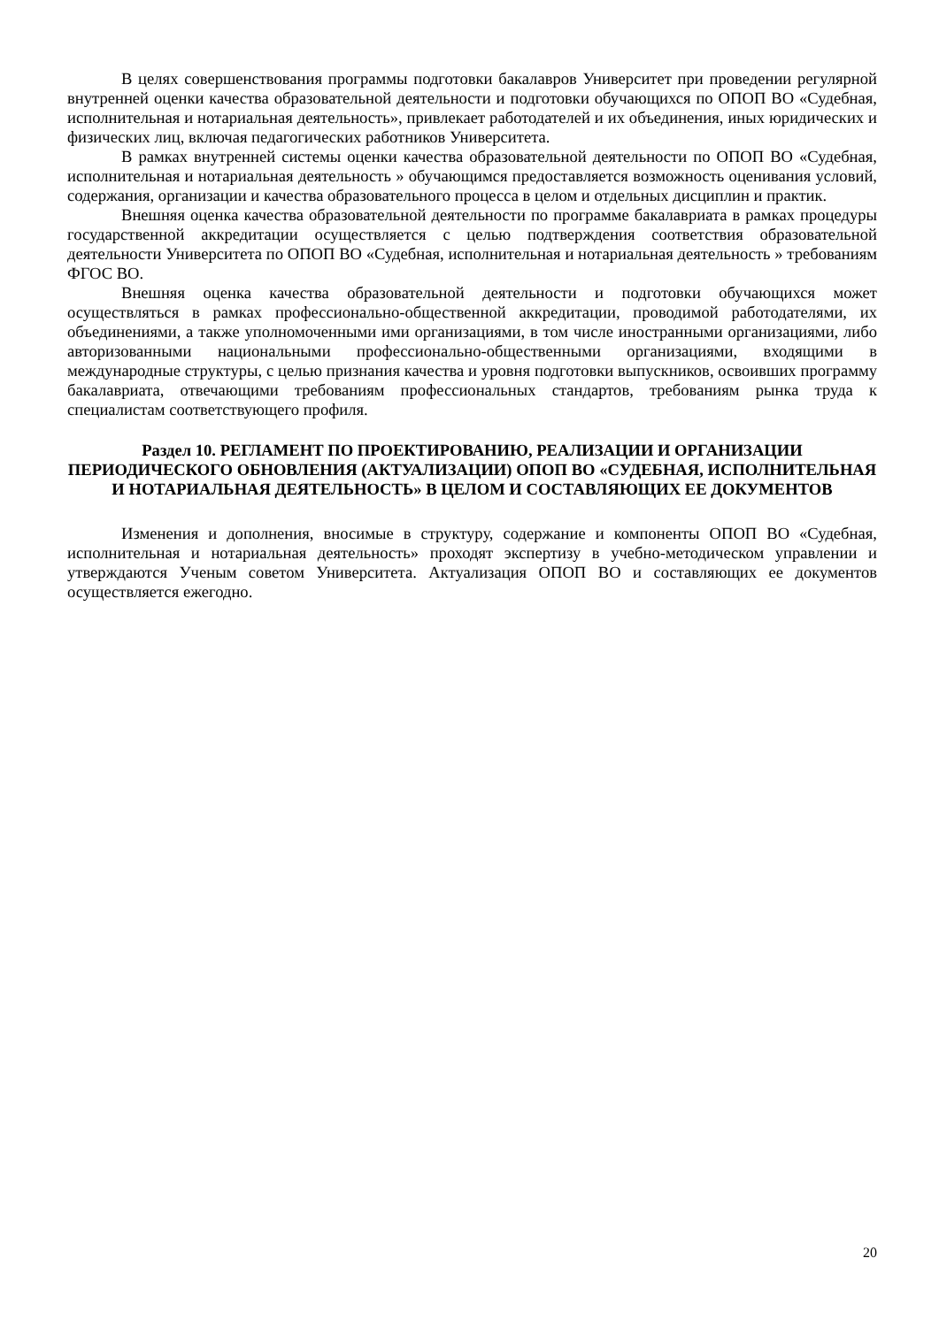В целях совершенствования программы подготовки бакалавров Университет при проведении регулярной внутренней оценки качества образовательной деятельности и подготовки обучающихся по ОПОП ВО «Судебная, исполнительная и нотариальная деятельность», привлекает работодателей и их объединения, иных юридических и физических лиц, включая педагогических работников Университета.
В рамках внутренней системы оценки качества образовательной деятельности по ОПОП ВО «Судебная, исполнительная и нотариальная деятельность » обучающимся предоставляется возможность оценивания условий, содержания, организации и качества образовательного процесса в целом и отдельных дисциплин и практик.
Внешняя оценка качества образовательной деятельности по программе бакалавриата в рамках процедуры государственной аккредитации осуществляется с целью подтверждения соответствия образовательной деятельности Университета по ОПОП ВО «Судебная, исполнительная и нотариальная деятельность » требованиям ФГОС ВО.
Внешняя оценка качества образовательной деятельности и подготовки обучающихся может осуществляться в рамках профессионально-общественной аккредитации, проводимой работодателями, их объединениями, а также уполномоченными ими организациями, в том числе иностранными организациями, либо авторизованными национальными профессионально-общественными организациями, входящими в международные структуры, с целью признания качества и уровня подготовки выпускников, освоивших программу бакалавриата, отвечающими требованиям профессиональных стандартов, требованиям рынка труда к специалистам соответствующего профиля.
Раздел 10. РЕГЛАМЕНТ ПО ПРОЕКТИРОВАНИЮ, РЕАЛИЗАЦИИ И ОРГАНИЗАЦИИ ПЕРИОДИЧЕСКОГО ОБНОВЛЕНИЯ (АКТУАЛИЗАЦИИ) ОПОП ВО «СУДЕБНАЯ, ИСПОЛНИТЕЛЬНАЯ И НОТАРИАЛЬНАЯ ДЕЯТЕЛЬНОСТЬ» В ЦЕЛОМ И СОСТАВЛЯЮЩИХ ЕЕ ДОКУМЕНТОВ
Изменения и дополнения, вносимые в структуру, содержание и компоненты ОПОП ВО «Судебная, исполнительная и нотариальная деятельность» проходят экспертизу в учебно-методическом управлении и утверждаются Ученым советом Университета. Актуализация ОПОП ВО и составляющих ее документов осуществляется ежегодно.
20